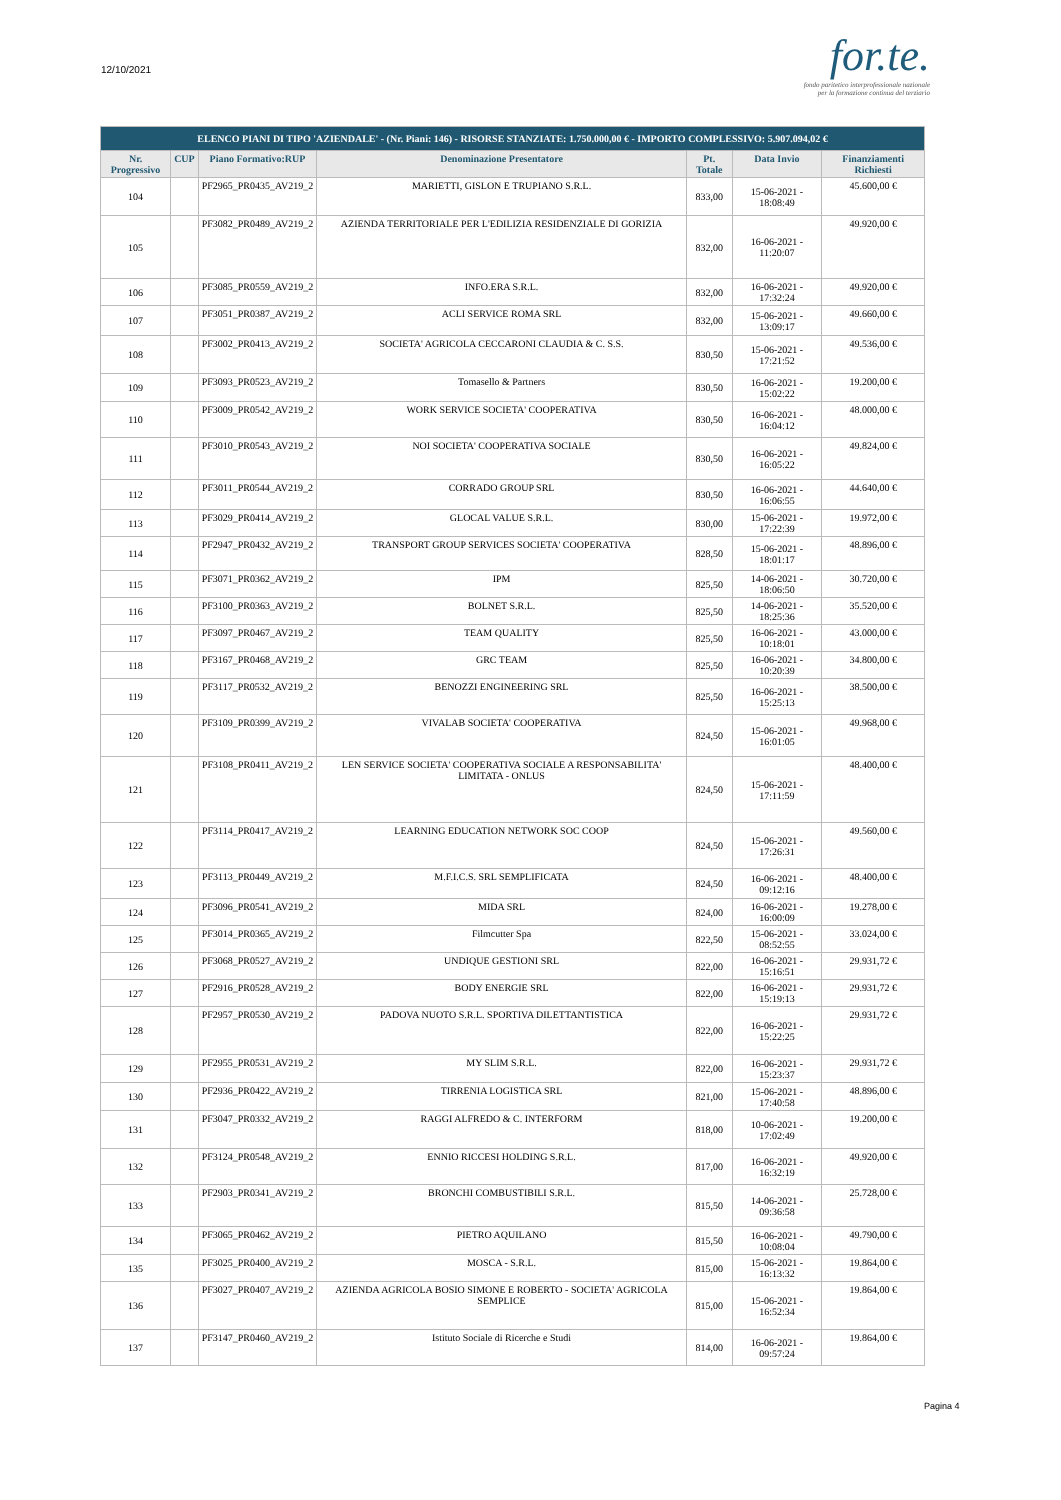12/10/2021
for.te.
fondo paritetico interprofessionale nazionale
per la formazione continua del terziario
| ELENCO PIANI DI TIPO 'AZIENDALE' - (Nr. Piani: 146) - RISORSE STANZIATE: 1.750.000,00 € - IMPORTO COMPLESSIVO: 5.907.094,02 € | | | | | | |
| --- | --- | --- | --- | --- | --- | --- |
| Nr. Progressivo | CUP | Piano Formativo:RUP | Denominazione Presentatore | Pt. Totale | Data Invio | Finanziamenti Richiesti |
| 104 | | PF2965_PR0435_AV219_2 | MARIETTI, GISLON E TRUPIANO S.R.L. | 833,00 | 15-06-2021 - 18:08:49 | 45.600,00 € |
| 105 | | PF3082_PR0489_AV219_2 | AZIENDA TERRITORIALE PER L'EDILIZIA RESIDENZIALE DI GORIZIA | 832,00 | 16-06-2021 - 11:20:07 | 49.920,00 € |
| 106 | | PF3085_PR0559_AV219_2 | INFO.ERA S.R.L. | 832,00 | 16-06-2021 - 17:32:24 | 49.920,00 € |
| 107 | | PF3051_PR0387_AV219_2 | ACLI SERVICE ROMA SRL | 832,00 | 15-06-2021 - 13:09:17 | 49.660,00 € |
| 108 | | PF3002_PR0413_AV219_2 | SOCIETA' AGRICOLA CECCARONI CLAUDIA & C. S.S. | 830,50 | 15-06-2021 - 17:21:52 | 49.536,00 € |
| 109 | | PF3093_PR0523_AV219_2 | Tomasello & Partners | 830,50 | 16-06-2021 - 15:02:22 | 19.200,00 € |
| 110 | | PF3009_PR0542_AV219_2 | WORK SERVICE SOCIETA' COOPERATIVA | 830,50 | 16-06-2021 - 16:04:12 | 48.000,00 € |
| 111 | | PF3010_PR0543_AV219_2 | NOI SOCIETA' COOPERATIVA SOCIALE | 830,50 | 16-06-2021 - 16:05:22 | 49.824,00 € |
| 112 | | PF3011_PR0544_AV219_2 | CORRADO GROUP SRL | 830,50 | 16-06-2021 - 16:06:55 | 44.640,00 € |
| 113 | | PF3029_PR0414_AV219_2 | GLOCAL VALUE S.R.L. | 830,00 | 15-06-2021 - 17:22:39 | 19.972,00 € |
| 114 | | PF2947_PR0432_AV219_2 | TRANSPORT GROUP SERVICES SOCIETA' COOPERATIVA | 828,50 | 15-06-2021 - 18:01:17 | 48.896,00 € |
| 115 | | PF3071_PR0362_AV219_2 | IPM | 825,50 | 14-06-2021 - 18:06:50 | 30.720,00 € |
| 116 | | PF3100_PR0363_AV219_2 | BOLNET S.R.L. | 825,50 | 14-06-2021 - 18:25:36 | 35.520,00 € |
| 117 | | PF3097_PR0467_AV219_2 | TEAM QUALITY | 825,50 | 16-06-2021 - 10:18:01 | 43.000,00 € |
| 118 | | PF3167_PR0468_AV219_2 | GRC TEAM | 825,50 | 16-06-2021 - 10:20:39 | 34.800,00 € |
| 119 | | PF3117_PR0532_AV219_2 | BENOZZI ENGINEERING SRL | 825,50 | 16-06-2021 - 15:25:13 | 38.500,00 € |
| 120 | | PF3109_PR0399_AV219_2 | VIVALAB SOCIETA' COOPERATIVA | 824,50 | 15-06-2021 - 16:01:05 | 49.968,00 € |
| 121 | | PF3108_PR0411_AV219_2 | LEN SERVICE SOCIETA' COOPERATIVA SOCIALE A RESPONSABILITA' LIMITATA - ONLUS | 824,50 | 15-06-2021 - 17:11:59 | 48.400,00 € |
| 122 | | PF3114_PR0417_AV219_2 | LEARNING EDUCATION NETWORK SOC COOP | 824,50 | 15-06-2021 - 17:26:31 | 49.560,00 € |
| 123 | | PF3113_PR0449_AV219_2 | M.F.I.C.S. SRL SEMPLIFICATA | 824,50 | 16-06-2021 - 09:12:16 | 48.400,00 € |
| 124 | | PF3096_PR0541_AV219_2 | MIDA SRL | 824,00 | 16-06-2021 - 16:00:09 | 19.278,00 € |
| 125 | | PF3014_PR0365_AV219_2 | Filmcutter Spa | 822,50 | 15-06-2021 - 08:52:55 | 33.024,00 € |
| 126 | | PF3068_PR0527_AV219_2 | UNDIQUE GESTIONI SRL | 822,00 | 16-06-2021 - 15:16:51 | 29.931,72 € |
| 127 | | PF2916_PR0528_AV219_2 | BODY ENERGIE SRL | 822,00 | 16-06-2021 - 15:19:13 | 29.931,72 € |
| 128 | | PF2957_PR0530_AV219_2 | PADOVA NUOTO S.R.L. SPORTIVA DILETTANTISTICA | 822,00 | 16-06-2021 - 15:22:25 | 29.931,72 € |
| 129 | | PF2955_PR0531_AV219_2 | MY SLIM S.R.L. | 822,00 | 16-06-2021 - 15:23:37 | 29.931,72 € |
| 130 | | PF2936_PR0422_AV219_2 | TIRRENIA LOGISTICA SRL | 821,00 | 15-06-2021 - 17:40:58 | 48.896,00 € |
| 131 | | PF3047_PR0332_AV219_2 | RAGGI ALFREDO & C. INTERFORM | 818,00 | 10-06-2021 - 17:02:49 | 19.200,00 € |
| 132 | | PF3124_PR0548_AV219_2 | ENNIO RICCESI HOLDING S.R.L. | 817,00 | 16-06-2021 - 16:32:19 | 49.920,00 € |
| 133 | | PF2903_PR0341_AV219_2 | BRONCHI COMBUSTIBILI S.R.L. | 815,50 | 14-06-2021 - 09:36:58 | 25.728,00 € |
| 134 | | PF3065_PR0462_AV219_2 | PIETRO AQUILANO | 815,50 | 16-06-2021 - 10:08:04 | 49.790,00 € |
| 135 | | PF3025_PR0400_AV219_2 | MOSCA - S.R.L. | 815,00 | 15-06-2021 - 16:13:32 | 19.864,00 € |
| 136 | | PF3027_PR0407_AV219_2 | AZIENDA AGRICOLA BOSIO SIMONE E ROBERTO - SOCIETA' AGRICOLA SEMPLICE | 815,00 | 15-06-2021 - 16:52:34 | 19.864,00 € |
| 137 | | PF3147_PR0460_AV219_2 | Istituto Sociale di Ricerche e Studi | 814,00 | 16-06-2021 - 09:57:24 | 19.864,00 € |
Pagina 4